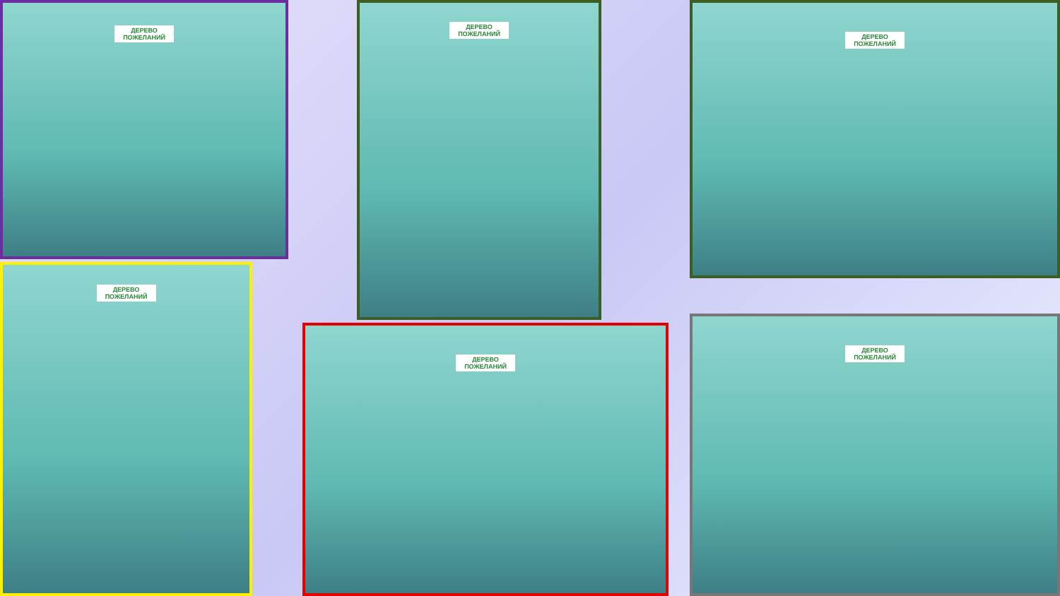ДЕРЕВО ПОЖЕЛАНИЙ ДЕРЕВО ПОЖЕЛАНИЙ ДЕРЕВО ПОЖЕЛАНИЙ
ДЕРЕВО ПОЖЕЛАНИЙ
ДЕРЕВО ПОЖЕЛАНИЙ
ДЕРЕВО ПОЖЕЛАНИЙ